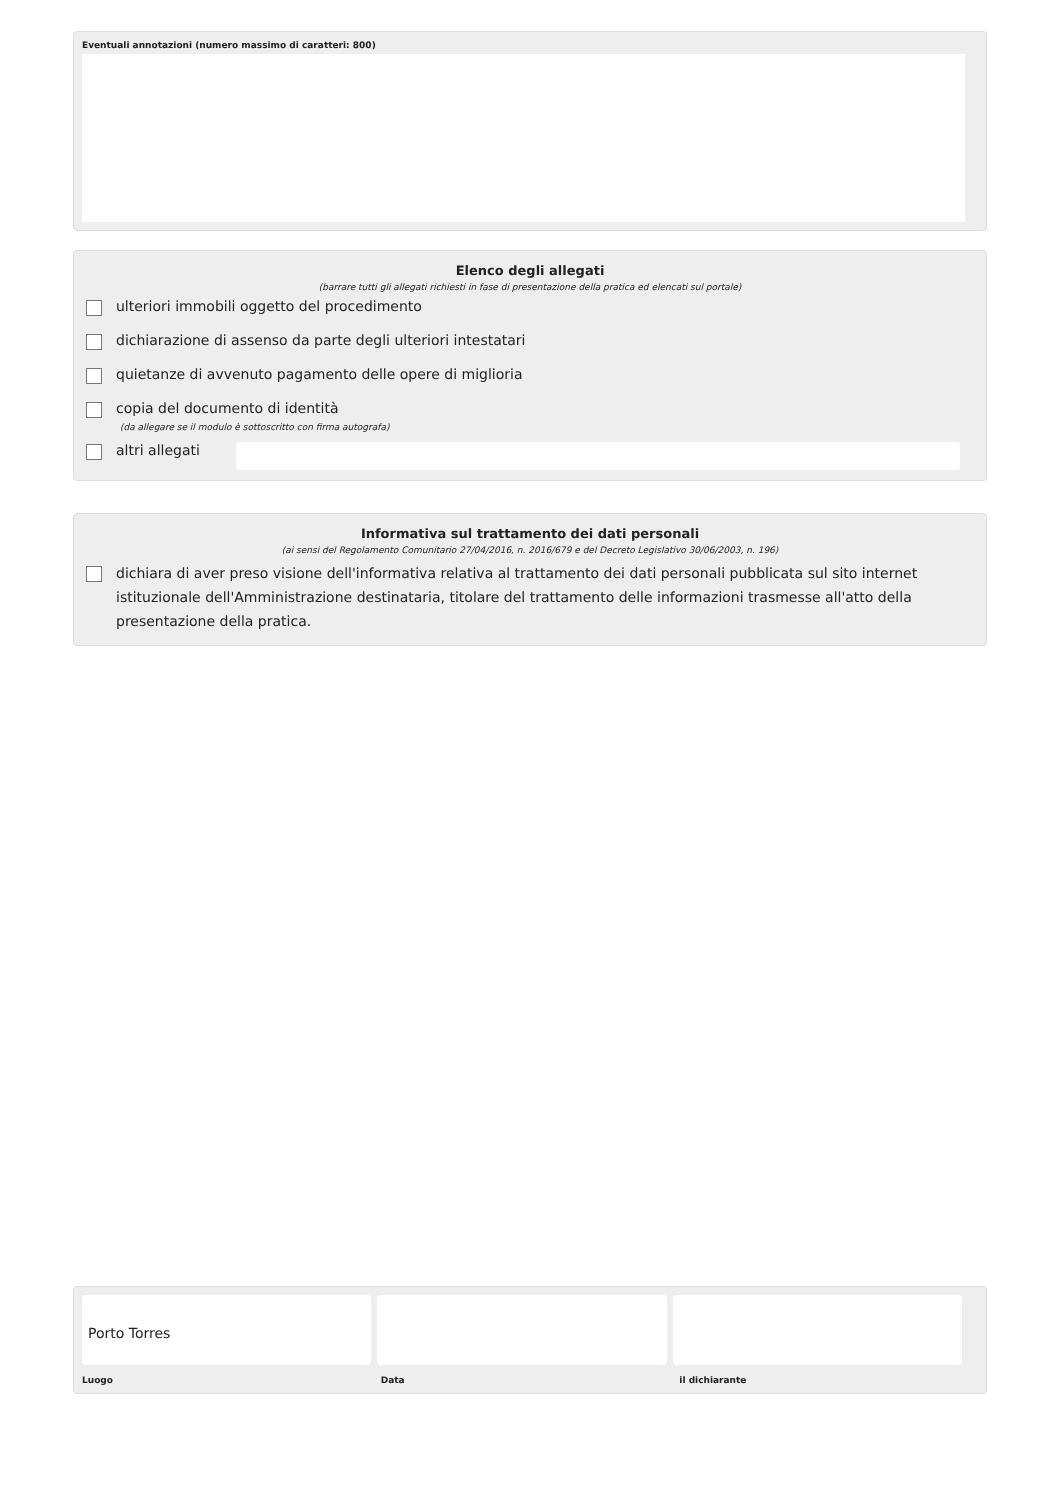Eventuali annotazioni (numero massimo di caratteri: 800)
Elenco degli allegati
(barrare tutti gli allegati richiesti in fase di presentazione della pratica ed elencati sul portale)
ulteriori immobili oggetto del procedimento
dichiarazione di assenso da parte degli ulteriori intestatari
quietanze di avvenuto pagamento delle opere di miglioria
copia del documento di identità
(da allegare se il modulo è sottoscritto con firma autografa)
altri allegati
Informativa sul trattamento dei dati personali
(ai sensi del Regolamento Comunitario 27/04/2016, n. 2016/679 e del Decreto Legislativo 30/06/2003, n. 196)
dichiara di aver preso visione dell'informativa relativa al trattamento dei dati personali pubblicata sul sito internet istituzionale dell'Amministrazione destinataria, titolare del trattamento delle informazioni trasmesse all'atto della presentazione della pratica.
Porto Torres
Luogo Data il dichiarante